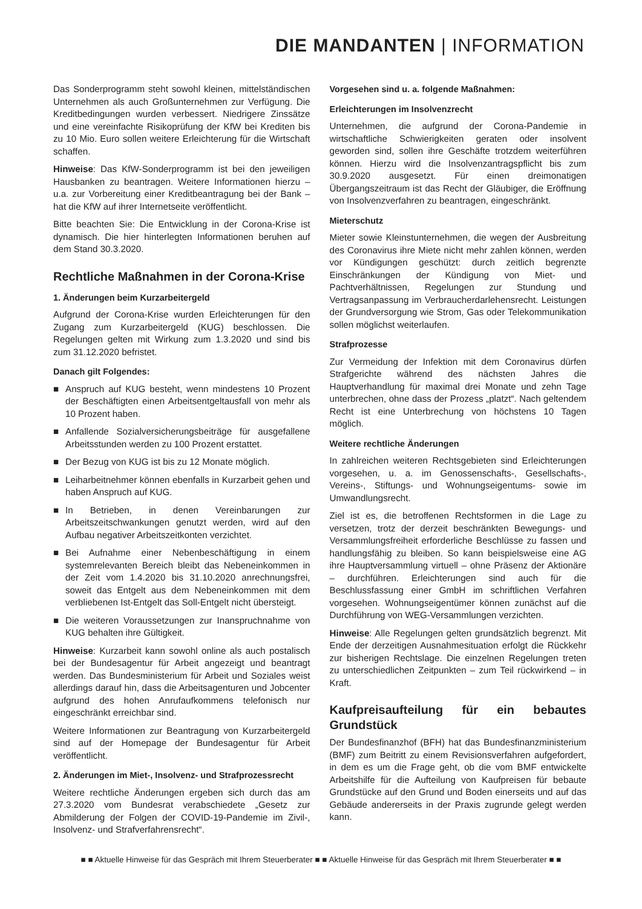DIE MANDANTEN | INFORMATION
Das Sonderprogramm steht sowohl kleinen, mittelständischen Unternehmen als auch Großunternehmen zur Verfügung. Die Kreditbedingungen wurden verbessert. Niedrigere Zinssätze und eine vereinfachte Risikoprüfung der KfW bei Krediten bis zu 10 Mio. Euro sollen weitere Erleichterung für die Wirtschaft schaffen.
Hinweise: Das KfW-Sonderprogramm ist bei den jeweiligen Hausbanken zu beantragen. Weitere Informationen hierzu – u.a. zur Vorbereitung einer Kreditbeantragung bei der Bank – hat die KfW auf ihrer Internetseite veröffentlicht.
Bitte beachten Sie: Die Entwicklung in der Corona-Krise ist dynamisch. Die hier hinterlegten Informationen beruhen auf dem Stand 30.3.2020.
Rechtliche Maßnahmen in der Corona-Krise
1. Änderungen beim Kurzarbeitergeld
Aufgrund der Corona-Krise wurden Erleichterungen für den Zugang zum Kurzarbeitergeld (KUG) beschlossen. Die Regelungen gelten mit Wirkung zum 1.3.2020 und sind bis zum 31.12.2020 befristet.
Danach gilt Folgendes:
■ Anspruch auf KUG besteht, wenn mindestens 10 Prozent der Beschäftigten einen Arbeitsentgeltausfall von mehr als 10 Prozent haben.
■ Anfallende Sozialversicherungsbeiträge für ausgefallene Arbeitsstunden werden zu 100 Prozent erstattet.
■ Der Bezug von KUG ist bis zu 12 Monate möglich.
■ Leiharbeitnehmer können ebenfalls in Kurzarbeit gehen und haben Anspruch auf KUG.
■ In Betrieben, in denen Vereinbarungen zur Arbeitszeitschwankungen genutzt werden, wird auf den Aufbau negativer Arbeitszeitkonten verzichtet.
■ Bei Aufnahme einer Nebenbeschäftigung in einem systemrelevanten Bereich bleibt das Nebeneinkommen in der Zeit vom 1.4.2020 bis 31.10.2020 anrechnungsfrei, soweit das Entgelt aus dem Nebeneinkommen mit dem verbliebenen Ist-Entgelt das Soll-Entgelt nicht übersteigt.
■ Die weiteren Voraussetzungen zur Inanspruchnahme von KUG behalten ihre Gültigkeit.
Hinweise: Kurzarbeit kann sowohl online als auch postalisch bei der Bundesagentur für Arbeit angezeigt und beantragt werden. Das Bundesministerium für Arbeit und Soziales weist allerdings darauf hin, dass die Arbeitsagenturen und Jobcenter aufgrund des hohen Anrufaufkommens telefonisch nur eingeschränkt erreichbar sind.
Weitere Informationen zur Beantragung von Kurzarbeitergeld sind auf der Homepage der Bundesagentur für Arbeit veröffentlicht.
2. Änderungen im Miet-, Insolvenz- und Strafprozessrecht
Weitere rechtliche Änderungen ergeben sich durch das am 27.3.2020 vom Bundesrat verabschiedete „Gesetz zur Abmilderung der Folgen der COVID-19-Pandemie im Zivil-, Insolvenz- und Strafverfahrensrecht“.
Vorgesehen sind u. a. folgende Maßnahmen:
Erleichterungen im Insolvenzrecht
Unternehmen, die aufgrund der Corona-Pandemie in wirtschaftliche Schwierigkeiten geraten oder insolvent geworden sind, sollen ihre Geschäfte trotzdem weiterführen können. Hierzu wird die Insolvenzantragspflicht bis zum 30.9.2020 ausgesetzt. Für einen dreimonatigen Übergangszeitraum ist das Recht der Gläubiger, die Eröffnung von Insolvenzverfahren zu beantragen, eingeschränkt.
Mieterschutz
Mieter sowie Kleinstunternehmen, die wegen der Ausbreitung des Coronavirus ihre Miete nicht mehr zahlen können, werden vor Kündigungen geschützt: durch zeitlich begrenzte Einschränkungen der Kündigung von Miet- und Pachtverhältnissen, Regelungen zur Stundung und Vertragsanpassung im Verbraucherdarlehensrecht. Leistungen der Grundversorgung wie Strom, Gas oder Telekommunikation sollen möglichst weiterlaufen.
Strafprozesse
Zur Vermeidung der Infektion mit dem Coronavirus dürfen Strafgerichte während des nächsten Jahres die Hauptverhandlung für maximal drei Monate und zehn Tage unterbrechen, ohne dass der Prozess „platzt“. Nach geltendem Recht ist eine Unterbrechung von höchstens 10 Tagen möglich.
Weitere rechtliche Änderungen
In zahlreichen weiteren Rechtsgebieten sind Erleichterungen vorgesehen, u. a. im Genossenschafts-, Gesellschafts-, Vereins-, Stiftungs- und Wohnungseigentums- sowie im Umwandlungsrecht.
Ziel ist es, die betroffenen Rechtsformen in die Lage zu versetzen, trotz der derzeit beschränkten Bewegungs- und Versammlungsfreiheit erforderliche Beschlüsse zu fassen und handlungsfähig zu bleiben. So kann beispielsweise eine AG ihre Hauptversammlung virtuell – ohne Präsenz der Aktionäre – durchführen. Erleichterungen sind auch für die Beschlussfassung einer GmbH im schriftlichen Verfahren vorgesehen. Wohnungseigentümer können zunächst auf die Durchführung von WEG-Versammlungen verzichten.
Hinweise: Alle Regelungen gelten grundsätzlich begrenzt. Mit Ende der derzeitigen Ausnahmesituation erfolgt die Rückkehr zur bisherigen Rechtslage. Die einzelnen Regelungen treten zu unterschiedlichen Zeitpunkten – zum Teil rückwirkend – in Kraft.
Kaufpreisaufteilung für ein bebautes Grundstück
Der Bundesfinanzhof (BFH) hat das Bundesfinanzministerium (BMF) zum Beitritt zu einem Revisionsverfahren aufgefordert, in dem es um die Frage geht, ob die vom BMF entwickelte Arbeitshilfe für die Aufteilung von Kaufpreisen für bebaute Grundstücke auf den Grund und Boden einerseits und auf das Gebäude andererseits in der Praxis zugrunde gelegt werden kann.
■ ■ Aktuelle Hinweise für das Gespräch mit Ihrem Steuerberater ■ ■ Aktuelle Hinweise für das Gespräch mit Ihrem Steuerberater ■ ■